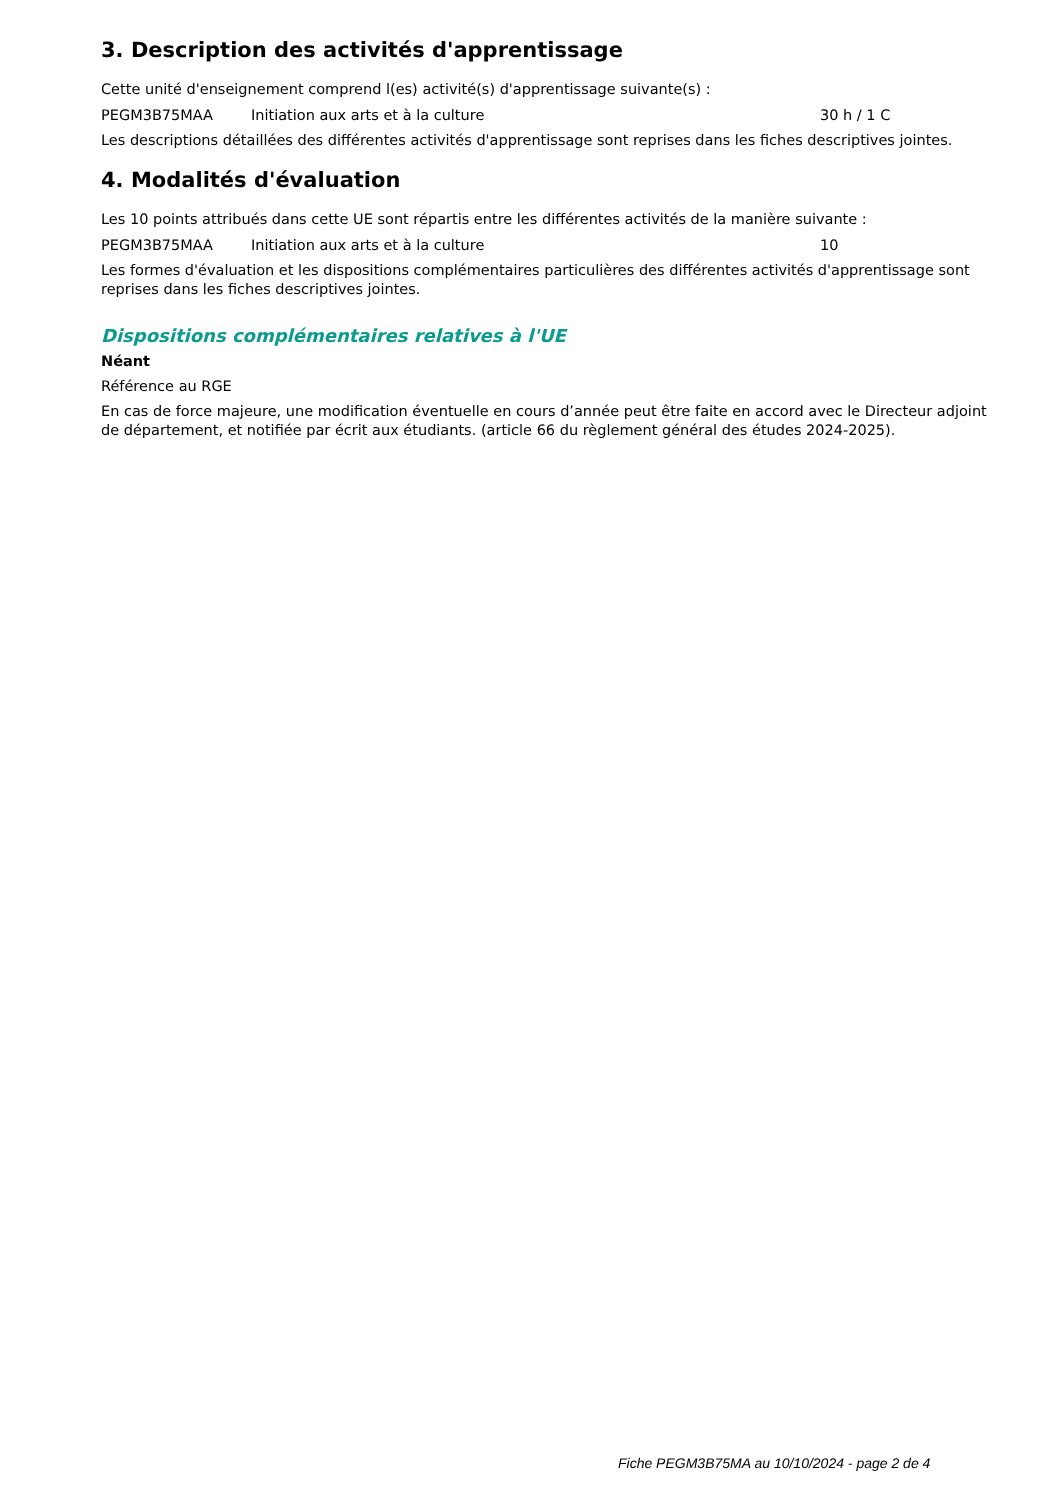3. Description des activités d'apprentissage
Cette unité d'enseignement comprend l(es) activité(s) d'apprentissage suivante(s) :
| PEGM3B75MAA | Initiation aux arts et à la culture | 30 h / 1 C |
Les descriptions détaillées des différentes activités d'apprentissage sont reprises dans les fiches descriptives jointes.
4. Modalités d'évaluation
Les 10 points attribués dans cette UE sont répartis entre les différentes activités de la manière suivante :
| PEGM3B75MAA | Initiation aux arts et à la culture | 10 |
Les formes d'évaluation et les dispositions complémentaires particulières des différentes activités d'apprentissage sont reprises dans les fiches descriptives jointes.
Dispositions complémentaires relatives à l'UE
Néant
Référence au RGE
En cas de force majeure, une modification éventuelle en cours d’année peut être faite en accord avec le Directeur adjoint de département, et notifiée par écrit aux étudiants. (article 66 du règlement général des études 2024-2025).
Fiche PEGM3B75MA au 10/10/2024 - page 2 de 4